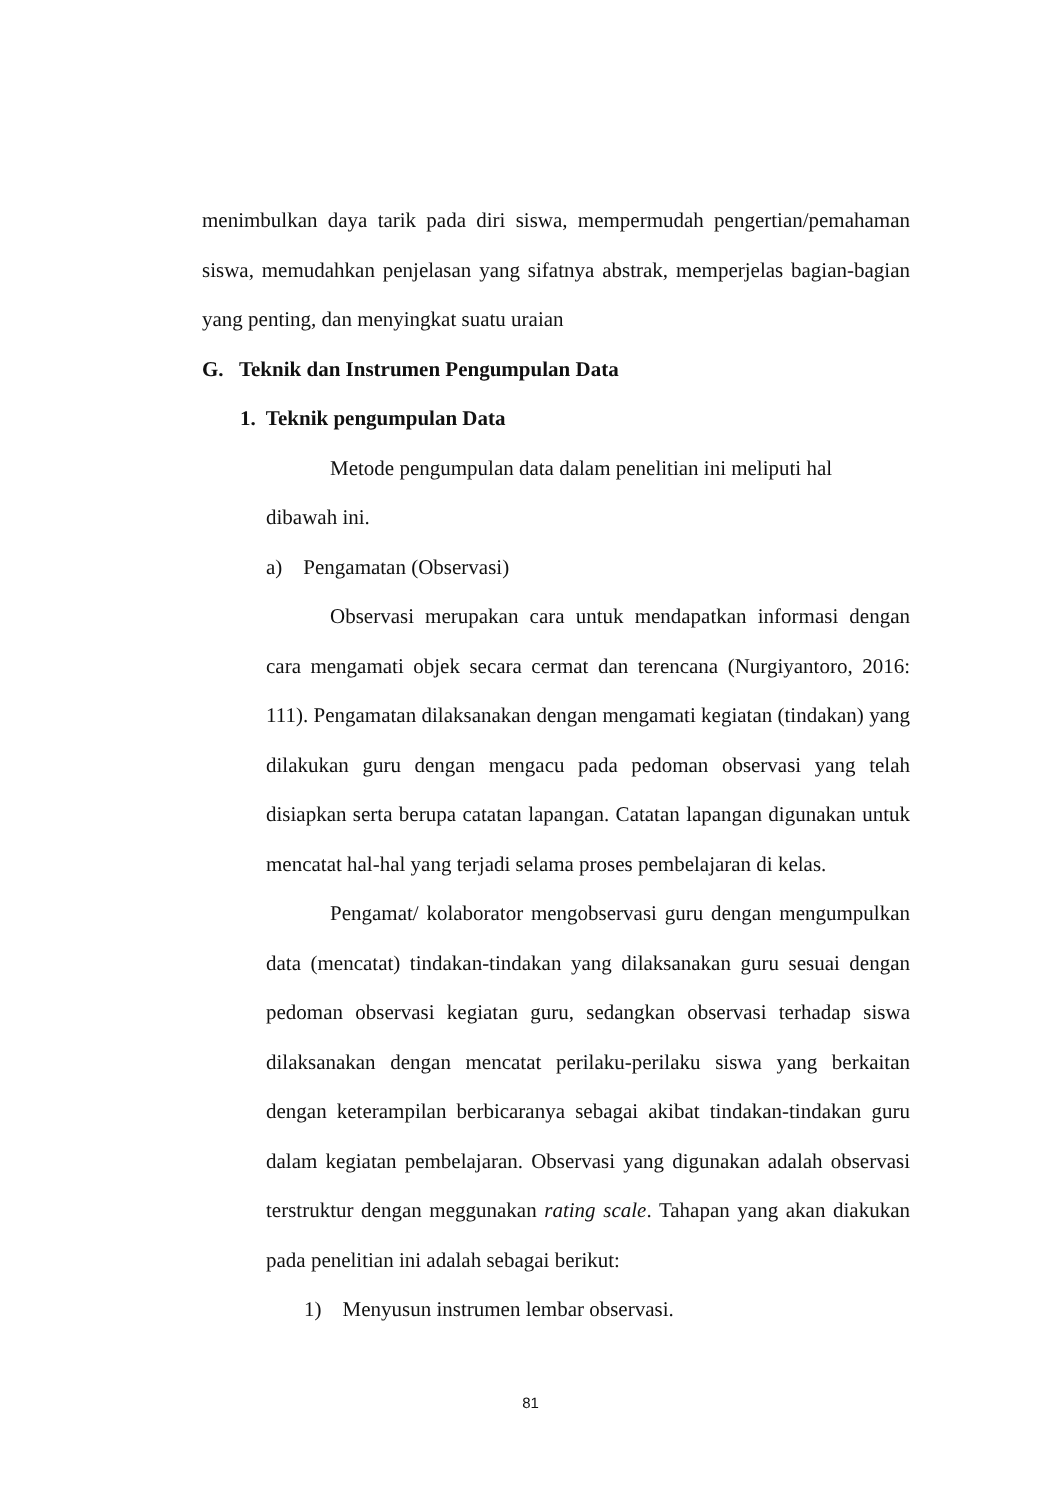menimbulkan daya tarik pada diri siswa, mempermudah pengertian/pemahaman siswa, memudahkan penjelasan yang sifatnya abstrak, memperjelas bagian-bagian yang penting, dan menyingkat suatu uraian
G. Teknik dan Instrumen Pengumpulan Data
1. Teknik pengumpulan Data
Metode pengumpulan data dalam penelitian ini meliputi hal dibawah ini.
a) Pengamatan (Observasi)
Observasi merupakan cara untuk mendapatkan informasi dengan cara mengamati objek secara cermat dan terencana (Nurgiyantoro, 2016: 111). Pengamatan dilaksanakan dengan mengamati kegiatan (tindakan) yang dilakukan guru dengan mengacu pada pedoman observasi yang telah disiapkan serta berupa catatan lapangan. Catatan lapangan digunakan untuk mencatat hal-hal yang terjadi selama proses pembelajaran di kelas.
Pengamat/ kolaborator mengobservasi guru dengan mengumpulkan data (mencatat) tindakan-tindakan yang dilaksanakan guru sesuai dengan pedoman observasi kegiatan guru, sedangkan observasi terhadap siswa dilaksanakan dengan mencatat perilaku-perilaku siswa yang berkaitan dengan keterampilan berbicaranya sebagai akibat tindakan-tindakan guru dalam kegiatan pembelajaran. Observasi yang digunakan adalah observasi terstruktur dengan meggunakan rating scale. Tahapan yang akan diakukan pada penelitian ini adalah sebagai berikut:
1) Menyusun instrumen lembar observasi.
81